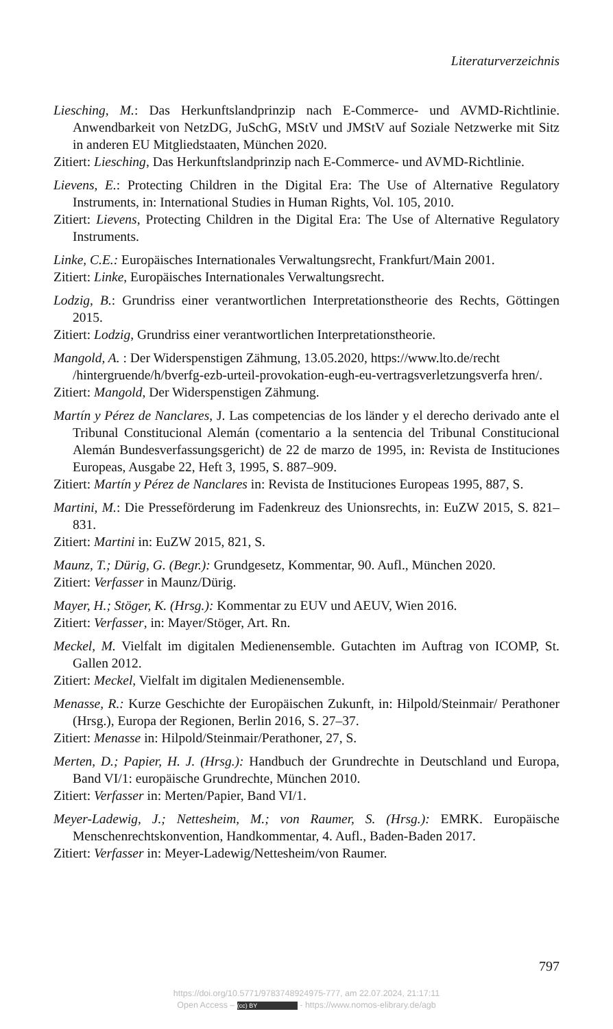Literaturverzeichnis
Liesching, M.: Das Herkunftslandprinzip nach E-Commerce- und AVMD-Richtlinie. Anwendbarkeit von NetzDG, JuSchG, MStV und JMStV auf Soziale Netzwerke mit Sitz in anderen EU Mitgliedstaaten, München 2020.
Zitiert: Liesching, Das Herkunftslandprinzip nach E-Commerce- und AVMD-Richtlinie.
Lievens, E.: Protecting Children in the Digital Era: The Use of Alternative Regulatory Instruments, in: International Studies in Human Rights, Vol. 105, 2010.
Zitiert: Lievens, Protecting Children in the Digital Era: The Use of Alternative Regulatory Instruments.
Linke, C.E.: Europäisches Internationales Verwaltungsrecht, Frankfurt/Main 2001.
Zitiert: Linke, Europäisches Internationales Verwaltungsrecht.
Lodzig, B.: Grundriss einer verantwortlichen Interpretationstheorie des Rechts, Göttingen 2015.
Zitiert: Lodzig, Grundriss einer verantwortlichen Interpretationstheorie.
Mangold, A. : Der Widerspenstigen Zähmung, 13.05.2020, https://www.lto.de/recht /hintergruende/h/bverfg-ezb-urteil-provokation-eugh-eu-vertragsverletzungsverfa hren/.
Zitiert: Mangold, Der Widerspenstigen Zähmung.
Martín y Pérez de Nanclares, J. Las competencias de los länder y el derecho derivado ante el Tribunal Constitucional Alemán (comentario a la sentencia del Tribunal Constitucional Alemán Bundesverfassungsgericht) de 22 de marzo de 1995, in: Revista de Instituciones Europeas, Ausgabe 22, Heft 3, 1995, S. 887–909.
Zitiert: Martín y Pérez de Nanclares in: Revista de Instituciones Europeas 1995, 887, S.
Martini, M.: Die Presseförderung im Fadenkreuz des Unionsrechts, in: EuZW 2015, S. 821–831.
Zitiert: Martini in: EuZW 2015, 821, S.
Maunz, T.; Dürig, G. (Begr.): Grundgesetz, Kommentar, 90. Aufl., München 2020.
Zitiert: Verfasser in Maunz/Dürig.
Mayer, H.; Stöger, K. (Hrsg.): Kommentar zu EUV und AEUV, Wien 2016.
Zitiert: Verfasser, in: Mayer/Stöger, Art. Rn.
Meckel, M. Vielfalt im digitalen Medienensemble. Gutachten im Auftrag von ICOMP, St. Gallen 2012.
Zitiert: Meckel, Vielfalt im digitalen Medienensemble.
Menasse, R.: Kurze Geschichte der Europäischen Zukunft, in: Hilpold/Steinmair/ Perathoner (Hrsg.), Europa der Regionen, Berlin 2016, S. 27–37.
Zitiert: Menasse in: Hilpold/Steinmair/Perathoner, 27, S.
Merten, D.; Papier, H. J. (Hrsg.): Handbuch der Grundrechte in Deutschland und Europa, Band VI/1: europäische Grundrechte, München 2010.
Zitiert: Verfasser in: Merten/Papier, Band VI/1.
Meyer-Ladewig, J.; Nettesheim, M.; von Raumer, S. (Hrsg.): EMRK. Europäische Menschenrechtskonvention, Handkommentar, 4. Aufl., Baden-Baden 2017.
Zitiert: Verfasser in: Meyer-Ladewig/Nettesheim/von Raumer.
797
https://doi.org/10.5771/9783748924975-777, am 22.07.2024, 21:17:11
Open Access – (cc) BY - https://www.nomos-elibrary.de/agb